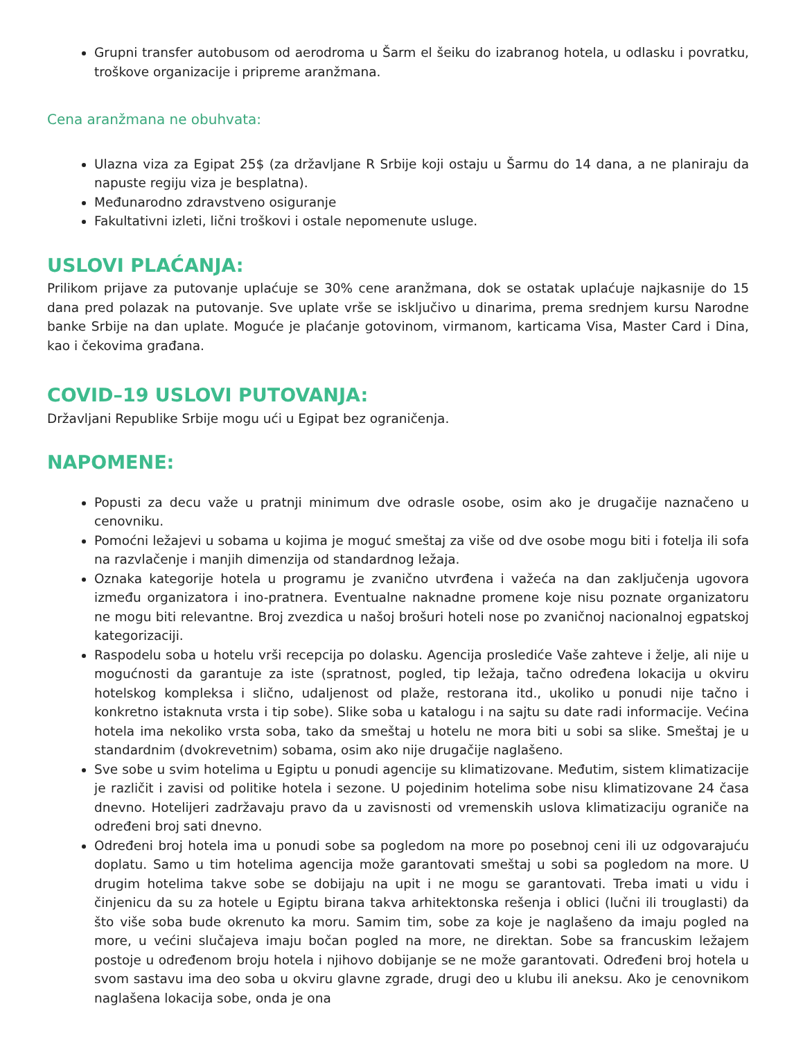Grupni transfer autobusom od aerodroma u Šarm el šeiku do izabranog hotela, u odlasku i povratku, troškove organizacije i pripreme aranžmana.
Cena aranžmana ne obuhvata:
Ulazna viza za Egipat 25$ (za državljane R Srbije koji ostaju u Šarmu do 14 dana, a ne planiraju da napuste regiju viza je besplatna).
Međunarodno zdravstveno osiguranje
Fakultativni izleti, lični troškovi i ostale nepomenute usluge.
USLOVI PLAĆANJA:
Prilikom prijave za putovanje uplaćuje se 30% cene aranžmana, dok se ostatak uplaćuje najkasnije do 15 dana pred polazak na putovanje. Sve uplate vrše se isključivo u dinarima, prema srednjem kursu Narodne banke Srbije na dan uplate. Moguće je plaćanje gotovinom, virmanom, karticama Visa, Master Card i Dina, kao i čekovima građana.
COVID–19 USLOVI PUTOVANJA:
Državljani Republike Srbije mogu ući u Egipat bez ograničenja.
NAPOMENE:
Popusti za decu važe u pratnji minimum dve odrasle osobe, osim ako je drugačije naznačeno u cenovniku.
Pomoćni ležajevi u sobama u kojima je moguć smeštaj za više od dve osobe mogu biti i fotelja ili sofa na razvlačenje i manjih dimenzija od standardnog ležaja.
Oznaka kategorije hotela u programu je zvanično utvrđena i važeća na dan zaključenja ugovora između organizatora i ino-pratnera. Eventualne naknadne promene koje nisu poznate organizatoru ne mogu biti relevantne. Broj zvezdica u našoj brošuri hoteli nose po zvaničnoj nacionalnoj egpatskoj kategorizaciji.
Raspodelu soba u hotelu vrši recepcija po dolasku. Agencija proslediće Vaše zahteve i želje, ali nije u mogućnosti da garantuje za iste (spratnost, pogled, tip ležaja, tačno određena lokacija u okviru hotelskog kompleksa i slično, udaljenost od plaže, restorana itd., ukoliko u ponudi nije tačno i konkretno istaknuta vrsta i tip sobe). Slike soba u katalogu i na sajtu su date radi informacije. Većina hotela ima nekoliko vrsta soba, tako da smeštaj u hotelu ne mora biti u sobi sa slike. Smeštaj je u standardnim (dvokrevetnim) sobama, osim ako nije drugačije naglašeno.
Sve sobe u svim hotelima u Egiptu u ponudi agencije su klimatizovane. Međutim, sistem klimatizacije je različit i zavisi od politike hotela i sezone. U pojedinim hotelima sobe nisu klimatizovane 24 časa dnevno. Hotelijeri zadržavaju pravo da u zavisnosti od vremenskih uslova klimatizaciju ograniče na određeni broj sati dnevno.
Određeni broj hotela ima u ponudi sobe sa pogledom na more po posebnoj ceni ili uz odgovarajuću doplatu. Samo u tim hotelima agencija može garantovati smeštaj u sobi sa pogledom na more. U drugim hotelima takve sobe se dobijaju na upit i ne mogu se garantovati. Treba imati u vidu i činjenicu da su za hotele u Egiptu birana takva arhitektonska rešenja i oblici (lučni ili trouglasti) da što više soba bude okrenuto ka moru. Samim tim, sobe za koje je naglašeno da imaju pogled na more, u većini slučajeva imaju bočan pogled na more, ne direktan. Sobe sa francuskim ležajem postoje u određenom broju hotela i njihovo dobijanje se ne može garantovati. Određeni broj hotela u svom sastavu ima deo soba u okviru glavne zgrade, drugi deo u klubu ili aneksu. Ako je cenovnikom naglašena lokacija sobe, onda je ona